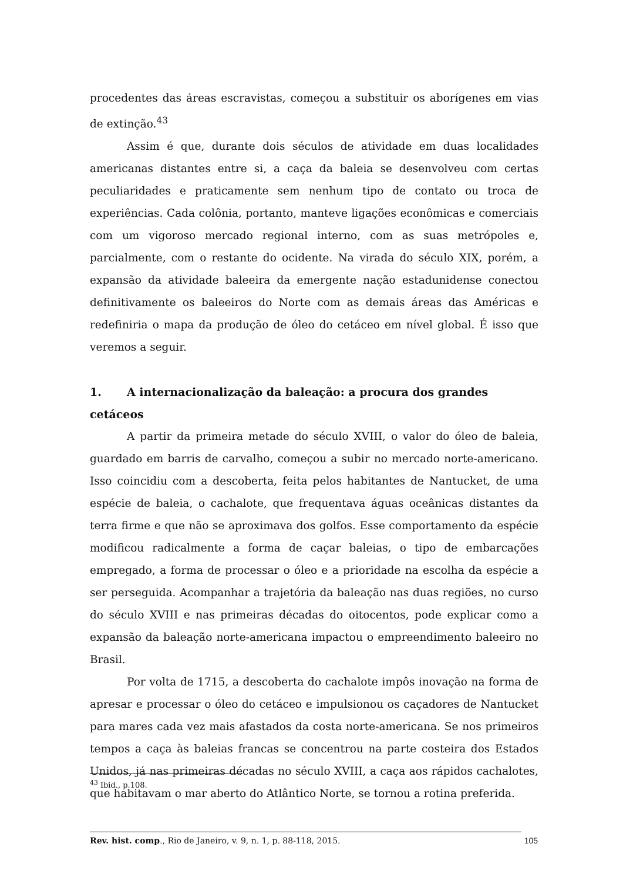procedentes das áreas escravistas, começou a substituir os aborígenes em vias de extinção.<sup>43</sup>
Assim é que, durante dois séculos de atividade em duas localidades americanas distantes entre si, a caça da baleia se desenvolveu com certas peculiaridades e praticamente sem nenhum tipo de contato ou troca de experiências. Cada colônia, portanto, manteve ligações econômicas e comerciais com um vigoroso mercado regional interno, com as suas metrópoles e, parcialmente, com o restante do ocidente. Na virada do século XIX, porém, a expansão da atividade baleeira da emergente nação estadunidense conectou definitivamente os baleeiros do Norte com as demais áreas das Américas e redefiniria o mapa da produção de óleo do cetáceo em nível global. É isso que veremos a seguir.
1. A internacionalização da baleação: a procura dos grandes cetáceos
A partir da primeira metade do século XVIII, o valor do óleo de baleia, guardado em barris de carvalho, começou a subir no mercado norte-americano. Isso coincidiu com a descoberta, feita pelos habitantes de Nantucket, de uma espécie de baleia, o cachalote, que frequentava águas oceânicas distantes da terra firme e que não se aproximava dos golfos. Esse comportamento da espécie modificou radicalmente a forma de caçar baleias, o tipo de embarcações empregado, a forma de processar o óleo e a prioridade na escolha da espécie a ser perseguida. Acompanhar a trajetória da baleação nas duas regiões, no curso do século XVIII e nas primeiras décadas do oitocentos, pode explicar como a expansão da baleação norte-americana impactou o empreendimento baleeiro no Brasil.
Por volta de 1715, a descoberta do cachalote impôs inovação na forma de apresar e processar o óleo do cetáceo e impulsionou os caçadores de Nantucket para mares cada vez mais afastados da costa norte-americana. Se nos primeiros tempos a caça às baleias francas se concentrou na parte costeira dos Estados Unidos, já nas primeiras décadas no século XVIII, a caça aos rápidos cachalotes, que habitavam o mar aberto do Atlântico Norte, se tornou a rotina preferida.
<sup>43</sup> Ibid., p.108.
Rev. hist. comp., Rio de Janeiro, v. 9, n. 1, p. 88-118, 2015. 105